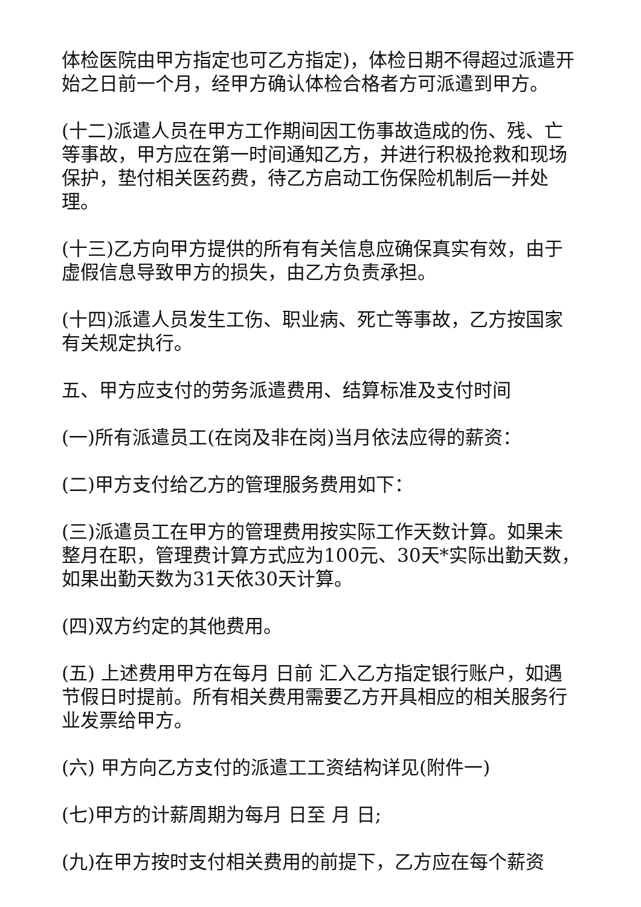体检医院由甲方指定也可乙方指定)，体检日期不得超过派遣开始之日前一个月，经甲方确认体检合格者方可派遣到甲方。
(十二)派遣人员在甲方工作期间因工伤事故造成的伤、残、亡等事故，甲方应在第一时间通知乙方，并进行积极抢救和现场保护，垫付相关医药费，待乙方启动工伤保险机制后一并处理。
(十三)乙方向甲方提供的所有有关信息应确保真实有效，由于虚假信息导致甲方的损失，由乙方负责承担。
(十四)派遣人员发生工伤、职业病、死亡等事故，乙方按国家有关规定执行。
五、甲方应支付的劳务派遣费用、结算标准及支付时间
(一)所有派遣员工(在岗及非在岗)当月依法应得的薪资：
(二)甲方支付给乙方的管理服务费用如下：
(三)派遣员工在甲方的管理费用按实际工作天数计算。如果未整月在职，管理费计算方式应为100元、30天*实际出勤天数，如果出勤天数为31天依30天计算。
(四)双方约定的其他费用。
(五) 上述费用甲方在每月 日前 汇入乙方指定银行账户，如遇节假日时提前。所有相关费用需要乙方开具相应的相关服务行业发票给甲方。
(六) 甲方向乙方支付的派遣工工资结构详见(附件一)
(七)甲方的计薪周期为每月 日至 月 日;
(九)在甲方按时支付相关费用的前提下，乙方应在每个薪资